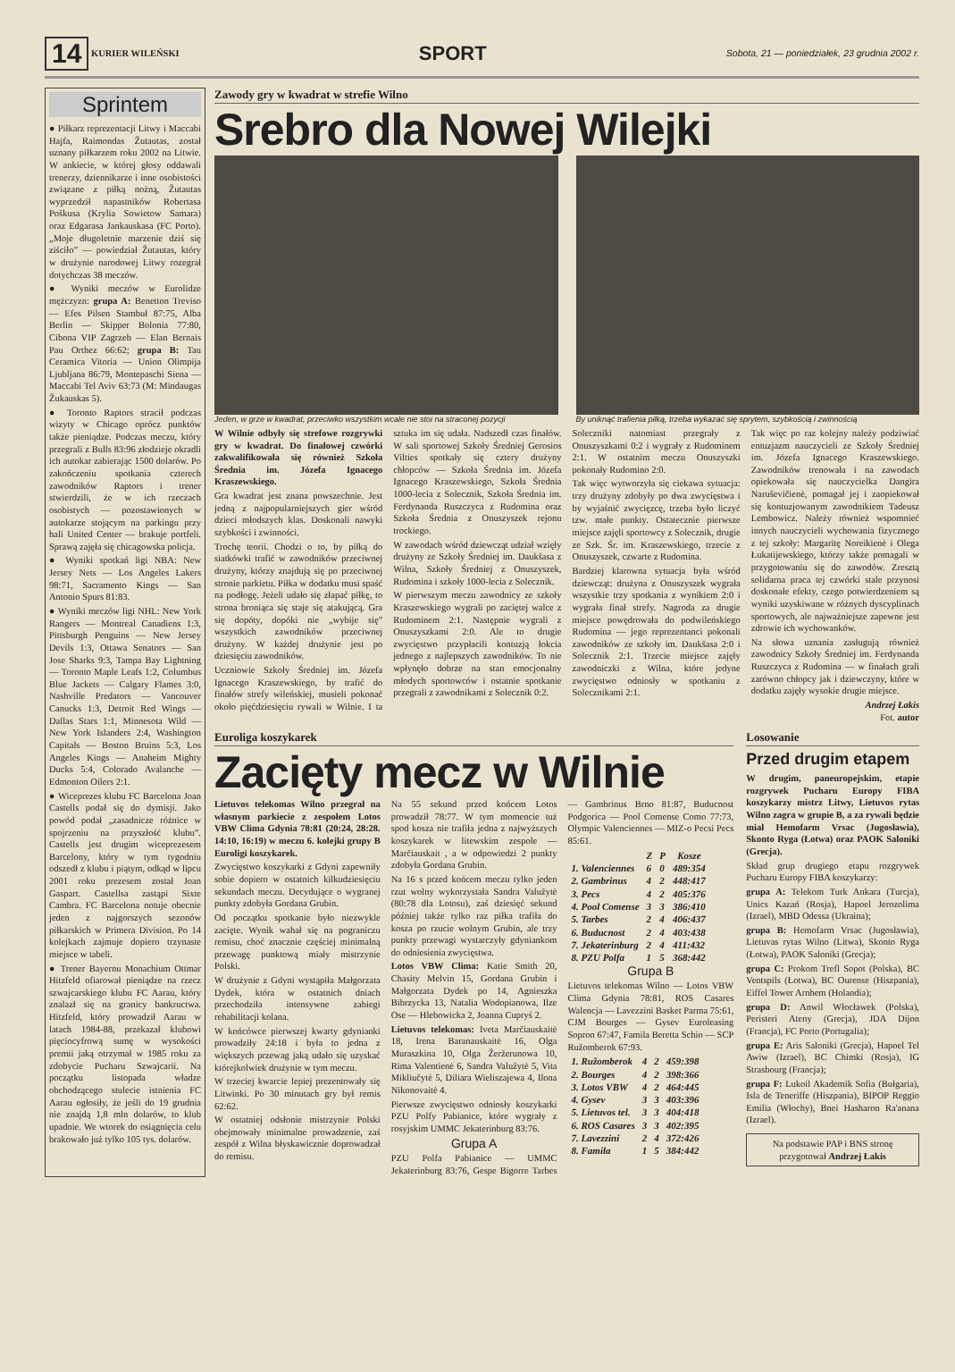14 KURIER WILEŃSKI SPORT Sobota, 21 — poniedziałek, 23 grudnia 2002 r.
Sprintem
● Piłkarz reprezentacji Litwy i Maccabi Hajfa, Raimondas Žutautas, został uznany piłkarzem roku 2002 na Litwie. W ankiecie, w której głosy oddawali trenerzy, dziennikarze i inne osobistości związane z piłką nożną, Žutautas wyprzedził napastników Robertasa Poškusa (Krylia Sowietow Samara) oraz Edgarasa Jankauskasa (FC Porto). „Moje długoletnie marzenie dziś się ziściło” — powiedział Žutautas, który w drużynie narodowej Litwy rozegrał dotychczas 38 meczów.
● Wyniki meczów w Eurolidze mężczyzn: grupa A: Benetton Treviso — Efes Pilsen Stambuł 87:75, Alba Berlin — Skipper Bolonia 77:80, Cibona VIP Zagrzeb — Elan Bernais Pau Orthez 66:62; grupa B: Tau Ceramica Vitoria — Union Olimpija Ljubljana 86:79, Montepaschi Siena — Maccabi Tel Aviv 63:73 (M: Mindaugas Žukauskas 5).
● Toronto Raptors stracił podczas wizyty w Chicago oprócz punktów także pieniądze. Podczas meczu, który przegrali z Bulls 83:96 złodzieje okradli ich autokar zabierając 1500 dolarów. Po zakończeniu spotkania czterech zawodników Raptors i trener stwierdzili, że w ich rzeczach osobistych — pozostawionych w autokarze stojącym na parkingu przy hali United Center — brakuje portfeli. Sprawą zajęła się chicagowska policja.
● Wyniki spotkań ligi NBA: New Jersey Nets — Los Angeles Lakers 98:71, Sacramento Kings — San Antonio Spurs 81:83.
● Wyniki meczów ligi NHL: New York Rangers — Montreal Canadiens 1:3, Pittsburgh Penguins — New Jersey Devils 1:3, Ottawa Senators — San Jose Sharks 9:3, Tampa Bay Lightning — Toronto Maple Leafs 1:2, Columbus Blue Jackets — Calgary Flames 3:0, Nashville Predators — Vancouver Canucks 1:3, Detroit Red Wings — Dallas Stars 1:1, Minnesota Wild — New York Islanders 2:4, Washington Capitals — Boston Bruins 5:3, Los Angeles Kings — Anaheim Mighty Ducks 5:4, Colorado Avalanche — Edmonton Oilers 2:1.
● Wiceprezes klubu FC Barcelona Joan Castells podał się do dymisji. Jako powód podał „zasadnicze różnice w spojrzeniu na przyszłość klubu”. Castells jest drugim wiceprezesem Barcelony, który w tym tygodniu odszedł z klubu i piątym, odkąd w lipcu 2001 roku prezesem został Joan Gaspart. Castellsa zastąpi Sixte Cambra. FC Barcelona notuje obecnie jeden z najgorszych sezonów piłkarskich w Primera Division. Po 14 kolejkach zajmuje dopiero trzynaste miejsce w tabeli.
● Trener Bayernu Monachium Ottmar Hitzfeld ofiarował pieniądze na rzecz szwajcarskiego klubu FC Aarau, który znalazł się na granicy bankructwa. Hitzfeld, który prowadził Aarau w latach 1984-88, przekazał klubowi pięciocyfrową sumę w wysokości premii jaką otrzymał w 1985 roku za zdobycie Pucharu Szwajcarii. Na początku listopada władze obchodzącego stulecie istnienia FC Aarau ogłosiły, że jeśli do 19 grudnia nie znajdą 1,8 mln dolarów, to klub upadnie. We wtorek do osiągnięcia celu brakowało już tylko 105 tys. dolarów.
Zawody gry w kwadrat w strefie Wilno
Srebro dla Nowej Wilejki
Jeden, w grze w kwadrat, przeciwko wszystkim wcale nie stoi na straconej pozycji
By uniknąć trafienia piłką, trzeba wykazać się sprytem, szybkością i zwinnością
W Wilnie odbyły się strefowe rozgrywki gry w kwadrat. Do finałowej czwórki zakwalifikowała się również Szkoła Średnia im. Józefa Ignacego Kraszewskiego.
Gra kwadrat jest znana powszechnie. Jest jedną z najpopularniejszych gier wśród dzieci młodszych klas. Doskonali nawyki szybkości i zwinności.
Trochę teorii. Chodzi o to, by piłką do siatkówki trafić w zawodników przeciwnej drużyny, którzy znajdują się po przeciwnej stronie parkietu. Piłka w dodatku musi spaść na podłogę. Jeżeli udało się złapać piłkę, to strona broniąca się staje się atakującą. Gra się dopóty, dopóki nie „wybije się” wszystkich zawodników przeciwnej drużyny. W każdej drużynie jest po dziesięciu zawodników.
Uczniowie Szkoły Średniej im. Józefa Ignacego Kraszewskiego, by trafić do finałów strefy wileńskiej, musieli pokonać około pięćdziesięciu rywali w Wilnie. I ta sztuka im się udała. Nadszedł czas finałów. W sali sportowej Szkoły Średniej Gerosios Vilties spotkały się cztery drużyny chłopców — Szkoła Średnia im. Józefa Ignacego Kraszewskiego, Szkoła Średnia 1000-lecia z Solecznik, Szkoła Średnia im. Ferdynanda Ruszczyca z Rudomina oraz Szkoła Średnia z Onuszyszek rejonu trockiego.
W zawodach wśród dziewcząt udział wzięły drużyny ze Szkoły Średniej im. Daukšasa z Wilna, Szkoły Średniej z Onuszyszek, Rudomina i szkoły 1000-lecia z Solecznik.
W pierwszym meczu zawodnicy ze szkoły Kraszewskiego wygrali po zaciętej walce z Rudominem 2:1. Następnie wygrali z Onuszyszkami 2:0. Ale to drugie zwycięstwo przypłacili kontuzją łokcia jednego z najlepszych zawodników. To nie wpłynęło dobrze na stan emocjonalny młodych sportowców i ostatnie spotkanie przegrali z zawodnikami z Solecznik 0:2.
Soleczniki natomiast przegrały z Onuszyszkami 0:2 i wygrały z Rudominem 2:1. W ostatnim meczu Onuszyszki pokonały Rudomino 2:0.
Tak więc wytworzyła się ciekawa sytuacja: trzy drużyny zdobyły po dwa zwycięstwa i by wyjaśnić zwycięzcę, trzeba było liczyć tzw. małe punkty. Ostatecznie pierwsze miejsce zajęli sportowcy z Solecznik, drugie ze Szk. Śr. im. Kraszewskiego, trzecie z Onuszyszek, czwarte z Rudomina.
Bardziej klarowna sytuacja była wśród dziewcząt: drużyna z Onuszyszek wygrała wszystkie trzy spotkania z wynikiem 2:0 i wygrała finał strefy. Nagroda za drugie miejsce powędrowała do podwileńskiego Rudomina — jego reprezentanci pokonali zawodników ze szkoły im. Daukšasa 2:0 i Solecznik 2:1. Trzecie miejsce zajęły zawodniczki z Wilna, które jedyne zwycięstwo odniosły w spotkaniu z Solecznikami 2:1.
Tak więc po raz kolejny należy podziwiać entuzjazm nauczycieli ze Szkoły Średniej im. Józefa Ignacego Kraszewskiego. Zawodników trenowała i na zawodach opiekowała się nauczycielka Dangira Naruševičienė, pomagał jej i zaopiekował się kontuzjowanym zawodnikiem Tadeusz Lembowicz. Należy również wspomnieć innych nauczycieli wychowania fizycznego z tej szkoły: Margaritę Noreikienė i Olega Łukatijewskiego, którzy także pomagali w przygotowaniu się do zawodów. Zresztą solidarna praca tej czwórki stale przynosi doskonałe efekty, czego potwierdzeniem są wyniki uzyskiwane w różnych dyscyplinach sportowych, ale najważniejsze zapewne jest zdrowie ich wychowanków.
Na słowa uznania zasługują również zawodnicy Szkoły Średniej im. Ferdynanda Ruszczyca z Rudomina — w finałach grali zarówno chłopcy jak i dziewczyny, które w dodatku zajęły wysokie drugie miejsce.
Andrzej Łakis
Fot. autor
Euroliga koszykarek
Zacięty mecz w Wilnie
Lietuvos telekomas Wilno przegrał na własnym parkiecie z zespołem Lotos VBW Clima Gdynia 78:81 (20:24, 28:28. 14:10, 16:19) w meczu 6. kolejki grupy B Euroligi koszykarek.
Zwycięstwo koszykarki z Gdyni zapewniły sobie dopiero w ostatnich kilkudziesięciu sekundach meczu. Decydujące o wygranej punkty zdobyła Gordana Grubin.
Od początku spotkanie było niezwykle zacięte. Wynik wahał się na pograniczu remisu, choć znacznie częściej minimalną przewagę punktową miały mistrzynie Polski.
W drużynie z Gdyni wystąpiła Małgorzata Dydek, która w ostatnich dniach przechodziła intensywne zabiegi rehabilitacji kolana.
W końcówce pierwszej kwarty gdynianki prowadziły 24:18 i była to jedna z większych przewag jaką udało się uzyskać którejkolwiek drużynie w tym meczu.
W trzeciej kwarcie lepiej prezentowały się Litwinki. Po 30 minutach gry był remis 62:62.
W ostatniej odsłonie mistrzynie Polski obejmowały minimalne prowadzenie, zaś zespół z Wilna błyskawicznie doprowadzał do remisu.
Na 55 sekund przed końcem Lotos prowadził 78:77. W tym momencie tuż spod kosza nie trafiła jedna z najwyższych koszykarek w litewskim zespole — Marčiauskait , a w odpowiedzi 2 punkty zdobyła Gordana Grubin.
Na 16 s przed końcem meczu tylko jeden rzut wolny wykorzystała Sandra Valužytė (80:78 dla Lotosu), zaś dziesięć sekund później także tylko raz piłka trafiła do kosza po rzucie wolnym Grubin, ale trzy punkty przewagi wystarczyły gdyniankom do odniesienia zwycięstwa.
Lotos VBW Clima: Katie Smith 20, Chasity Melvin 15, Gordana Grubin i Małgorzata Dydek po 14, Agnieszka Bibrzycka 13, Natalia Wodopianowa, Ilze Ose — Hlebowicka 2, Joanna Cupryś 2.
Lietuvos telekomas: Iveta Marčiauskaitė 18, Irena Baranauskaitė 16, Olga Muraszkina 10, Olga Žeržerunowa 10, Rima Valentienė 6, Sandra Valužytė 5, Vita Mikliučytė 5, Diliara Wieliszajewa 4, Ilona Nikonovaitė 4.
Pierwsze zwycięstwo odniosły koszykarki PZU Polfy Pabianice, które wygrały z rosyjskim UMMC Jekaterinburg 83:76.
Grupa A
PZU Polfa Pabianice — UMMC Jekaterinburg 83:76, Gespe Bigorre Tarbes — Gambrinus Brno 81:87, Buducnost Podgorica — Pool Comense Como 77:73, Olympic Valenciennes — MIZ-o Pecsi Pecs 85:61.
| | Z | P | Kosze |
| --- | --- | --- | --- |
| 1. Valenciennes | 6 | 0 | 489:354 |
| 2. Gambrinus | 4 | 2 | 448:417 |
| 3. Pecs | 4 | 2 | 405:376 |
| 4. Pool Comense | 3 | 3 | 386:410 |
| 5. Tarbes | 2 | 4 | 406:437 |
| 6. Buducnost | 2 | 4 | 403:438 |
| 7. Jekaterinburg | 2 | 4 | 411:432 |
| 8. PZU Polfa | 1 | 5 | 368:442 |
Grupa B
Lietuvos telekomas Wilno — Lotos VBW Clima Gdynia 78:81, ROS Casares Walencja — Lavezzini Basket Parma 75:61, CJM Bourges — Gysev Euroleasing Sopron 67:47, Famila Beretta Schio — SCP Ružomberok 67:93.
| 1. Ružomberok | 4 | 2 | 459:398 |
| 2. Bourges | 4 | 2 | 398:366 |
| 3. Lotos VBW | 4 | 2 | 464:445 |
| 4. Gysev | 3 | 3 | 403:396 |
| 5. Lietuvos tel. | 3 | 3 | 404:418 |
| 6. ROS Casares | 3 | 3 | 402:395 |
| 7. Lavezzini | 2 | 4 | 372:426 |
| 8. Famila | 1 | 5 | 384:442 |
Losowanie
Przed drugim etapem
W drugim, paneuropejskim, etapie rozgrywek Pucharu Europy FIBA koszykarzy mistrz Litwy, Lietuvos rytas Wilno zagra w grupie B, a za rywali będzie miał Hemofarm Vrsac (Jugosławia), Skonto Ryga (Łotwa) oraz PAOK Saloniki (Grecja).
Skład grup drugiego etapu rozgrywek Pucharu Europy FIBA koszykarzy:
grupa A: Telekom Turk Ankara (Turcja), Unics Kazań (Rosja), Hapoel Jerozolima (Izrael), MBD Odessa (Ukraina);
grupa B: Hemofarm Vrsac (Jugosławia), Lietuvas rytas Wilno (Litwa), Skonto Ryga (Łotwa), PAOK Saloniki (Grecja);
grupa C: Prokom Trefl Sopot (Polska), BC Ventspils (Łotwa), BC Ourense (Hiszpania), Eiffel Tower Arnhem (Holandia);
grupa D: Anwil Włocławek (Polska), Peristeri Ateny (Grecja), JDA Dijon (Francja), FC Porto (Portugalia);
grupa E: Aris Saloniki (Grecja), Hapoel Tel Awiw (Izrael), BC Chimki (Rosja), IG Strasbourg (Francja);
grupa F: Lukoil Akademik Sofia (Bułgaria), Isla de Teneriffe (Hiszpania), BIPOP Reggio Emilia (Włochy), Bnei Hasharon Ra'anana (Izrael).
Na podstawie PAP i BNS stronę przygotował Andrzej Łakis